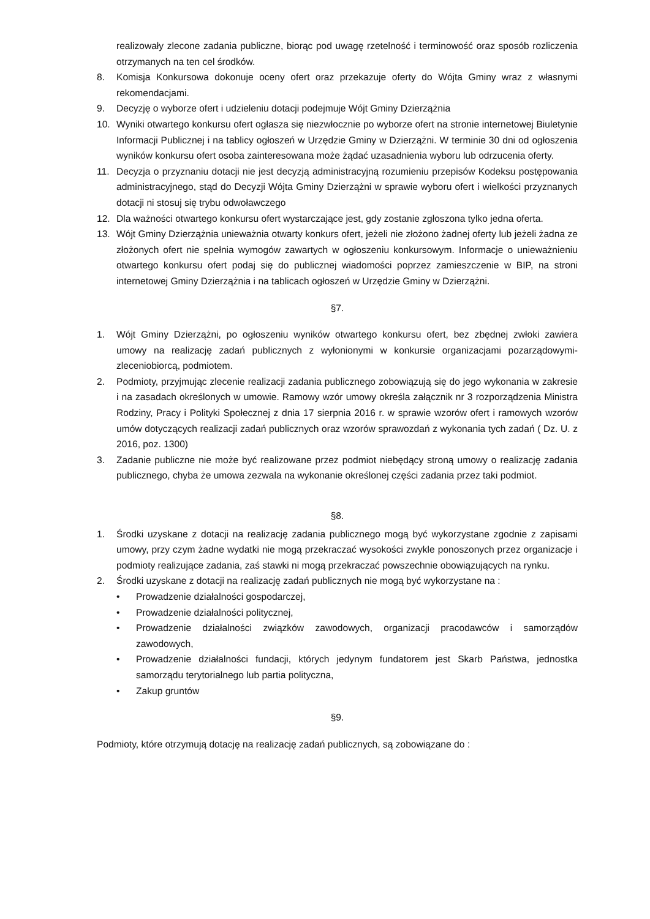realizowały zlecone zadania publiczne, biorąc pod uwagę rzetelność i terminowość oraz sposób rozliczenia otrzymanych na ten cel środków.
8. Komisja Konkursowa dokonuje oceny ofert oraz przekazuje oferty do Wójta Gminy wraz z własnymi rekomendacjami.
9. Decyzję o wyborze ofert i udzieleniu dotacji podejmuje Wójt Gminy Dzierzążnia
10. Wyniki otwartego konkursu ofert ogłasza się niezwłocznie po wyborze ofert na stronie internetowej Biuletynie Informacji Publicznej i na tablicy ogłoszeń w Urzędzie Gminy w Dzierzążni. W terminie 30 dni od ogłoszenia wyników konkursu ofert osoba zainteresowana może żądać uzasadnienia wyboru lub odrzucenia oferty.
11. Decyzja o przyznaniu dotacji nie jest decyzją administracyjną rozumieniu przepisów Kodeksu postępowania administracyjnego, stąd do Decyzji Wójta Gminy Dzierzążni w sprawie wyboru ofert i wielkości przyznanych dotacji ni stosuj się trybu odwoławczego
12. Dla ważności otwartego konkursu ofert wystarczające jest, gdy zostanie zgłoszona tylko jedna oferta.
13. Wójt Gminy Dzierzążnia unieważnia otwarty konkurs ofert, jeżeli nie złożono żadnej oferty lub jeżeli żadna ze złożonych ofert nie spełnia wymogów zawartych w ogłoszeniu konkursowym. Informacje o unieważnieniu otwartego konkursu ofert podaj się do publicznej wiadomości poprzez zamieszczenie w BIP, na stroni internetowej Gminy Dzierzążnia i na tablicach ogłoszeń w Urzędzie Gminy w Dzierzążni.
§7.
1. Wójt Gminy Dzierzążni, po ogłoszeniu wyników otwartego konkursu ofert, bez zbędnej zwłoki zawiera umowy na realizację zadań publicznych z wyłonionymi w konkursie organizacjami pozarządowymi- zleceniobiorcą, podmiotem.
2. Podmioty, przyjmując zlecenie realizacji zadania publicznego zobowiązują się do jego wykonania w zakresie i na zasadach określonych w umowie. Ramowy wzór umowy określa załącznik nr 3 rozporządzenia Ministra Rodziny, Pracy i Polityki Społecznej z dnia 17 sierpnia 2016 r. w sprawie wzorów ofert i ramowych wzorów umów dotyczących realizacji zadań publicznych oraz wzorów sprawozdań z wykonania tych zadań ( Dz. U. z 2016, poz. 1300)
3. Zadanie publiczne nie może być realizowane przez podmiot niebędący stroną umowy o realizację zadania publicznego, chyba że umowa zezwala na wykonanie określonej części zadania przez taki podmiot.
§8.
1. Środki uzyskane z dotacji na realizację zadania publicznego mogą być wykorzystane zgodnie z zapisami umowy, przy czym żadne wydatki nie mogą przekraczać wysokości zwykle ponoszonych przez organizacje i podmioty realizujące zadania, zaś stawki ni mogą przekraczać powszechnie obowiązujących na rynku.
2. Środki uzyskane z dotacji na realizację zadań publicznych nie mogą być wykorzystane na :
• Prowadzenie działalności gospodarczej,
• Prowadzenie działalności politycznej,
• Prowadzenie działalności związków zawodowych, organizacji pracodawców i samorządów zawodowych,
• Prowadzenie działalności fundacji, których jedynym fundatorem jest Skarb Państwa, jednostka samorządu terytorialnego lub partia polityczna,
• Zakup gruntów
§9.
Podmioty, które otrzymują dotację na realizację zadań publicznych, są zobowiązane do :